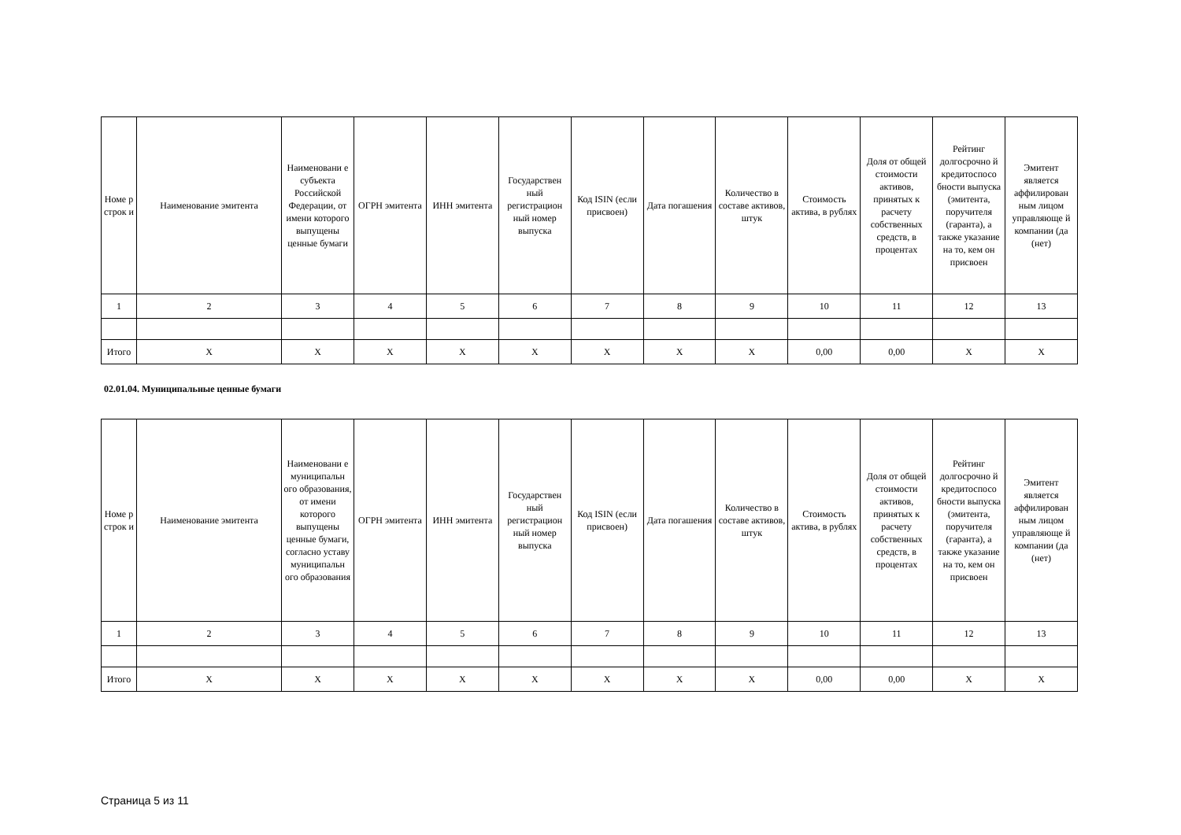| Номе р строк и | Наименование эмитента | Наименовани е субъекта Российской Федерации, от имени которого выпущены ценные бумаги | ОГРН эмитента | ИНН эмитента | Государствен ный регистрацион ный номер выпуска | Код ISIN (если присвоен) | Дата погашения | Количество в составе активов, штук | Стоимость актива, в рублях | Доля от общей стоимости активов, принятых к расчету собственных средств, в процентах | Рейтинг долгосрочно й кредитоспосо бности выпуска (эмитента, поручителя (гаранта), а также указание на то, кем он присвоен | Эмитент является аффилирован ным лицом управляюще й компании (да (нет) |
| --- | --- | --- | --- | --- | --- | --- | --- | --- | --- | --- | --- | --- |
| 1 | 2 | 3 | 4 | 5 | 6 | 7 | 8 | 9 | 10 | 11 | 12 | 13 |
| Итого | X | X | X | X | X | X | X | X | 0,00 | 0,00 | X | X |
02.01.04. Муниципальные ценные бумаги
| Номе р строк и | Наименование эмитента | Наименовани е муниципальн ого образования, от имени которого выпущены ценные бумаги, согласно уставу муниципальн ого образования | ОГРН эмитента | ИНН эмитента | Государствен ный регистрацион ный номер выпуска | Код ISIN (если присвоен) | Дата погашения | Количество в составе активов, штук | Стоимость актива, в рублях | Доля от общей стоимости активов, принятых к расчету собственных средств, в процентах | Рейтинг долгосрочно й кредитоспосо бности выпуска (эмитента, поручителя (гаранта), а также указание на то, кем он присвоен | Эмитент является аффилирован ным лицом управляюще й компании (да (нет) |
| --- | --- | --- | --- | --- | --- | --- | --- | --- | --- | --- | --- | --- |
| 1 | 2 | 3 | 4 | 5 | 6 | 7 | 8 | 9 | 10 | 11 | 12 | 13 |
| Итого | X | X | X | X | X | X | X | X | 0,00 | 0,00 | X | X |
Страница 5 из 11